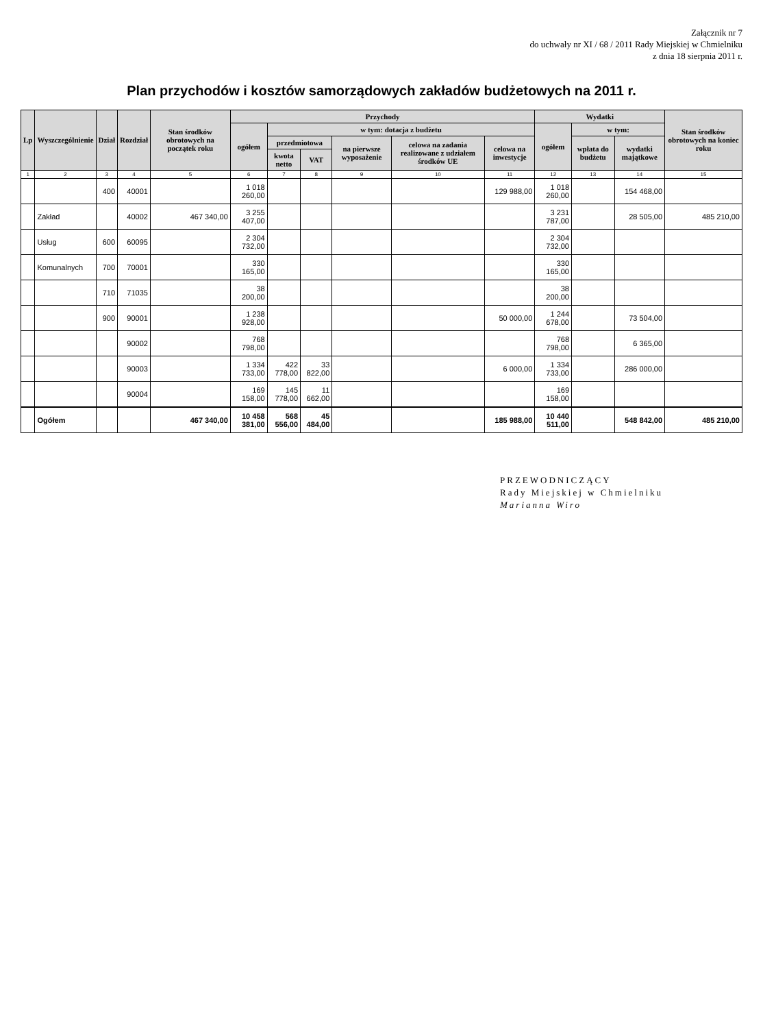Załącznik nr 7
do uchwały nr XI / 68 / 2011 Rady Miejskiej w Chmielniku
z dnia 18 sierpnia 2011 r.
Plan przychodów i kosztów samorządowych zakładów budżetowych na 2011 r.
| Lp | Wyszczególnienie | Dział | Rozdział | Stan środków obrotowych na początek roku | Przychody | | | | | | Wydatki | | | Stan środków obrotowych na koniec roku |
| --- | --- | --- | --- | --- | --- | --- | --- | --- | --- | --- | --- | --- | --- | --- |
| | | | | | ogółem | w tym: dotacja z budżetu | | | | | ogółem | w tym: | | |
| | | | | | | przedmiotowa | | na pierwsze wyposażenie | celowa na zadania realizowane z udziałem środków UE | celowa na inwestycje | | wpłata do budżetu | wydatki majątkowe | |
| | | | | | | kwota netto | VAT | | | | | | | |
| 1 | 2 | 3 | 4 | 5 | 6 | 7 | 8 | 9 | 10 | 11 | 12 | 13 | 14 | 15 |
| | | 400 | 40001 | | 1 018 260,00 | | | | | 129 988,00 | 1 018 260,00 | | 154 468,00 | |
| | Zakład | | 40002 | 467 340,00 | 3 255 407,00 | | | | | | 3 231 787,00 | | 28 505,00 | 485 210,00 |
| | Usług | 600 | 60095 | | 2 304 732,00 | | | | | | 2 304 732,00 | | | |
| | Komunalnych | 700 | 70001 | | 330 165,00 | | | | | | 330 165,00 | | | |
| | | 710 | 71035 | | 38 200,00 | | | | | | 38 200,00 | | | |
| | | 900 | 90001 | | 1 238 928,00 | | | | | 50 000,00 | 1 244 678,00 | | 73 504,00 | |
| | | | 90002 | | 768 798,00 | | | | | | 768 798,00 | | 6 365,00 | |
| | | | 90003 | | 1 334 733,00 | 422 778,00 | 33 822,00 | | | 6 000,00 | 1 334 733,00 | | 286 000,00 | |
| | | | 90004 | | 169 158,00 | 145 778,00 | 11 662,00 | | | | 169 158,00 | | | |
| | Ogółem | | | 467 340,00 | 10 458 381,00 | 568 556,00 | 45 484,00 | | | 185 988,00 | 10 440 511,00 | | 548 842,00 | 485 210,00 |
PRZEWODNICZĄCY
Rady Miejskiej w Chmielniku
Marianna Wiro